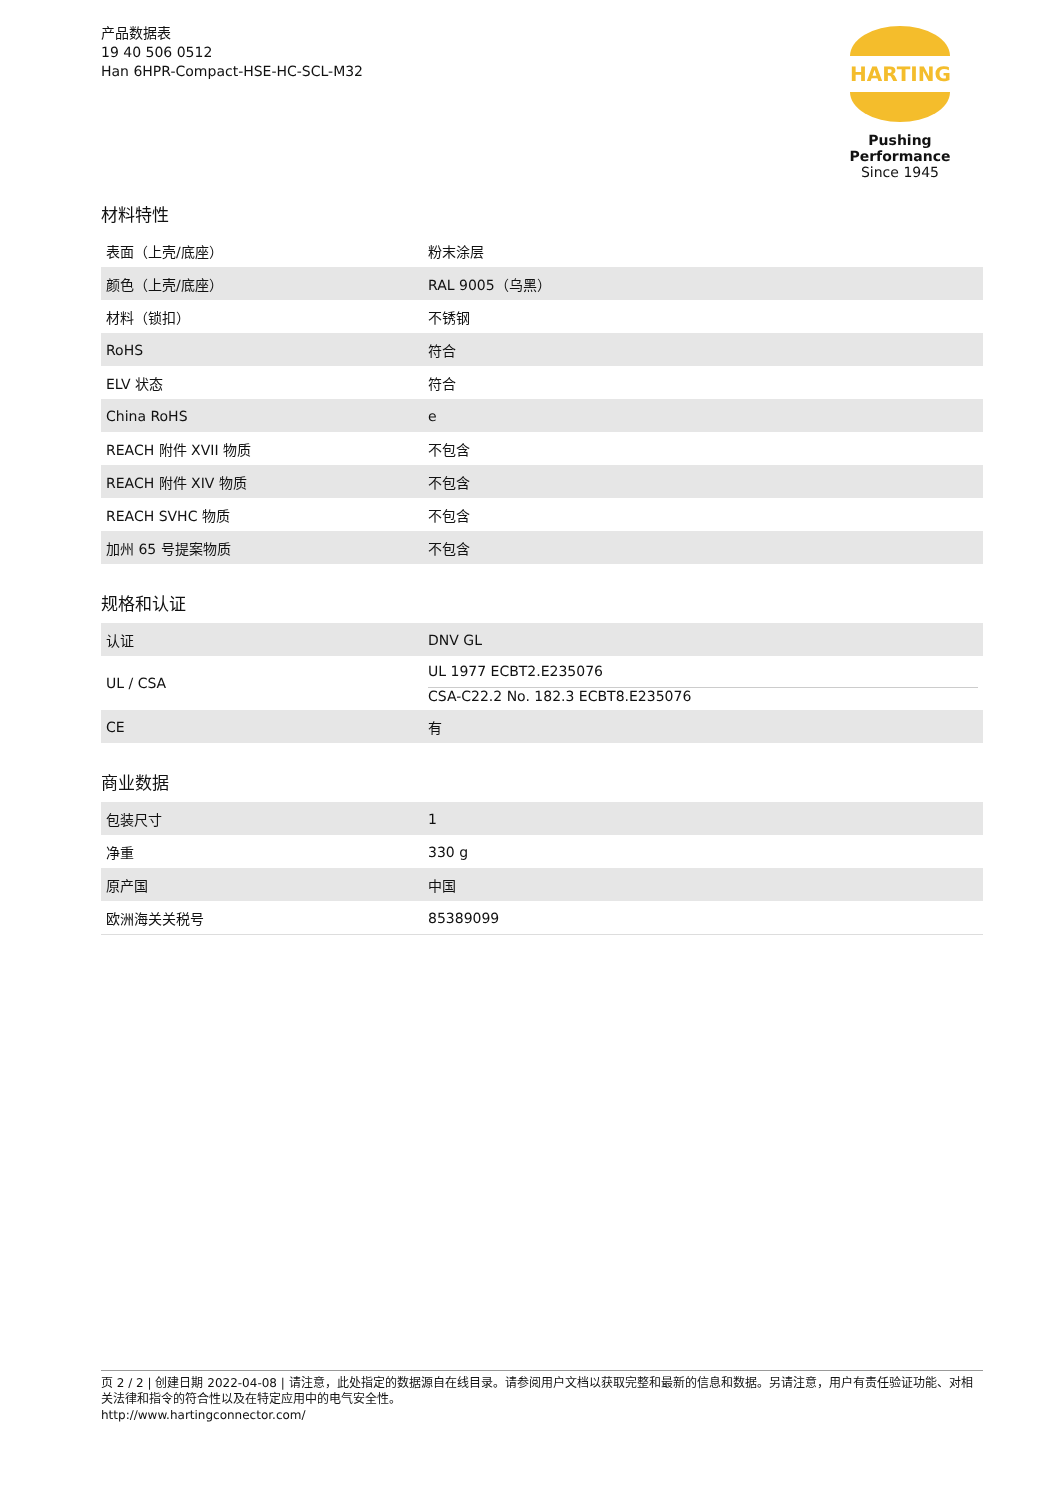产品数据表
19 40 506 0512
Han 6HPR-Compact-HSE-HC-SCL-M32
HARTING
Pushing Performance
Since 1945
材料特性
| 表面（上壳/底座） | 粉末涂层 |
| 颜色（上壳/底座） | RAL 9005（乌黑） |
| 材料（锁扣） | 不锈钢 |
| RoHS | 符合 |
| ELV 状态 | 符合 |
| China RoHS | e |
| REACH 附件 XVII 物质 | 不包含 |
| REACH 附件 XIV 物质 | 不包含 |
| REACH SVHC 物质 | 不包含 |
| 加州 65 号提案物质 | 不包含 |
规格和认证
| 认证 | DNV GL |
| UL / CSA | UL 1977 ECBT2.E235076 CSA-C22.2 No. 182.3 ECBT8.E235076 |
| CE | 有 |
商业数据
| 包装尺寸 | 1 |
| 净重 | 330 g |
| 原产国 | 中国 |
| 欧洲海关关税号 | 85389099 |
页 2 / 2 | 创建日期 2022-04-08 | 请注意，此处指定的数据源自在线目录。请参阅用户文档以获取完整和最新的信息和数据。另请注意，用户有责任验证功能、对相关法律和指令的符合性以及在特定应用中的电气安全性。
http://www.hartingconnector.com/